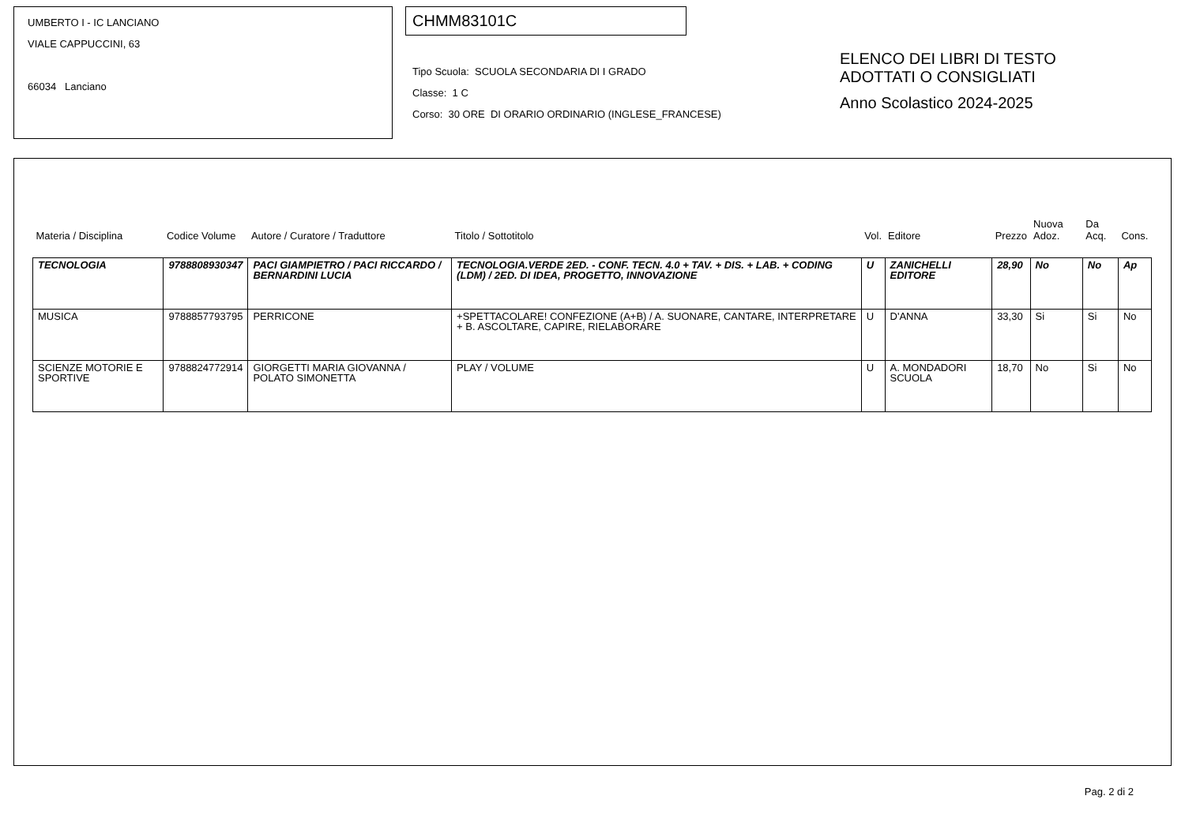UMBERTO I - IC LANCIANO
VIALE CAPPUCCINI, 63
66034 Lanciano
CHMM83101C
Tipo Scuola: SCUOLA SECONDARIA DI I GRADO
Classe: 1 C
Corso: 30 ORE DI ORARIO ORDINARIO (INGLESE_FRANCESE)
ELENCO DEI LIBRI DI TESTO
ADOTTATI O CONSIGLIATI
Anno Scolastico 2024-2025
| Materia / Disciplina | Codice Volume | Autore / Curatore / Traduttore | Titolo / Sottotitolo | Vol. | Editore | Prezzo | Nuova Adoz. | Da Acq. | Cons. |
| --- | --- | --- | --- | --- | --- | --- | --- | --- | --- |
| TECNOLOGIA | 9788808930347 | PACI GIAMPIETRO / PACI RICCARDO / BERNARDINI LUCIA | TECNOLOGIA.VERDE 2ED. - CONF. TECN. 4.0 + TAV. + DIS. + LAB. + CODING (LDM) / 2ED. DI IDEA, PROGETTO, INNOVAZIONE | U | ZANICHELLI EDITORE | 28,90 | No | No | Ap |
| MUSICA | 9788857793795 | PERRICONE | +SPETTACOLARE! CONFEZIONE (A+B) / A. SUONARE, CANTARE, INTERPRETARE + B. ASCOLTARE, CAPIRE, RIELABORARE | U | D'ANNA | 33,30 | Si | Si | No |
| SCIENZE MOTORIE E SPORTIVE | 9788824772914 | GIORGETTI MARIA GIOVANNA / POLATO SIMONETTA | PLAY / VOLUME | U | A. MONDADORI SCUOLA | 18,70 | No | Si | No |
Pag. 2 di 2